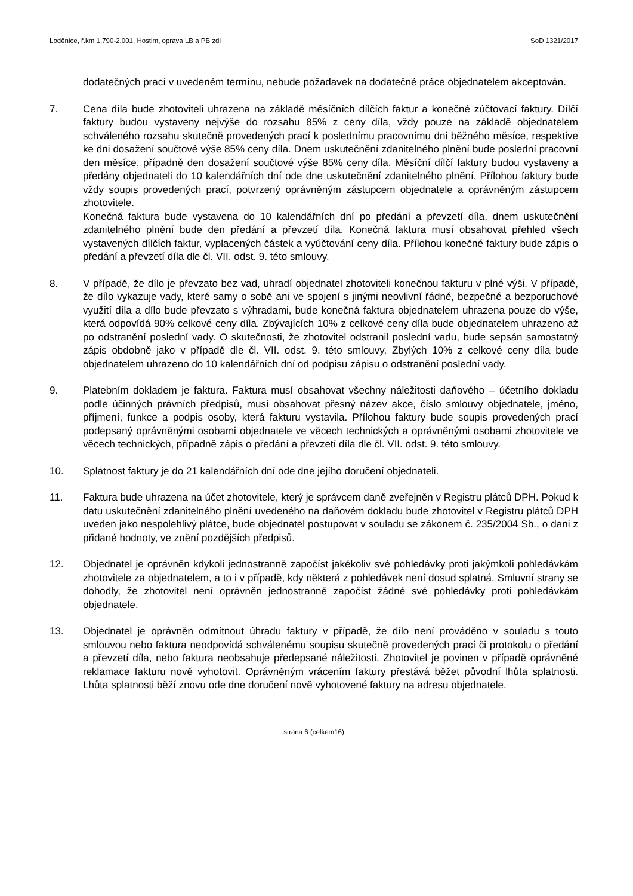Loděnice, ř.km 1,790-2,001, Hostim, oprava LB a PB zdi SoD 1321/2017
dodatečných prací v uvedeném termínu, nebude požadavek na dodatečné práce objednatelem akceptován.
7. Cena díla bude zhotoviteli uhrazena na základě měsíčních dílčích faktur a konečné zúčtovací faktury. Dílčí faktury budou vystaveny nejvýše do rozsahu 85% z ceny díla, vždy pouze na základě objednatelem schváleného rozsahu skutečně provedených prací k poslednímu pracovnímu dni běžného měsíce, respektive ke dni dosažení součtové výše 85% ceny díla. Dnem uskutečnění zdanitelného plnění bude poslední pracovní den měsíce, případně den dosažení součtové výše 85% ceny díla. Měsíční dílčí faktury budou vystaveny a předány objednateli do 10 kalendářních dní ode dne uskutečnění zdanitelného plnění. Přílohou faktury bude vždy soupis provedených prací, potvrzený oprávněným zástupcem objednatele a oprávněným zástupcem zhotovitele.
Konečná faktura bude vystavena do 10 kalendářních dní po předání a převzetí díla, dnem uskutečnění zdanitelného plnění bude den předání a převzetí díla. Konečná faktura musí obsahovat přehled všech vystavených dílčích faktur, vyplacených částek a vyúčtování ceny díla. Přílohou konečné faktury bude zápis o předání a převzetí díla dle čl. VII. odst. 9. této smlouvy.
8. V případě, že dílo je převzato bez vad, uhradí objednatel zhotoviteli konečnou fakturu v plné výši. V případě, že dílo vykazuje vady, které samy o sobě ani ve spojení s jinými neovlivní řádné, bezpečné a bezporuchové využití díla a dílo bude převzato s výhradami, bude konečná faktura objednatelem uhrazena pouze do výše, která odpovídá 90% celkové ceny díla. Zbývajících 10% z celkové ceny díla bude objednatelem uhrazeno až po odstranění poslední vady. O skutečnosti, že zhotovitel odstranil poslední vadu, bude sepsán samostatný zápis obdobně jako v případě dle čl. VII. odst. 9. této smlouvy. Zbylých 10% z celkové ceny díla bude objednatelem uhrazeno do 10 kalendářních dní od podpisu zápisu o odstranění poslední vady.
9. Platebním dokladem je faktura. Faktura musí obsahovat všechny náležitosti daňového – účetního dokladu podle účinných právních předpisů, musí obsahovat přesný název akce, číslo smlouvy objednatele, jméno, příjmení, funkce a podpis osoby, která fakturu vystavila. Přílohou faktury bude soupis provedených prací podepsaný oprávněnými osobami objednatele ve věcech technických a oprávněnými osobami zhotovitele ve věcech technických, případně zápis o předání a převzetí díla dle čl. VII. odst. 9. této smlouvy.
10. Splatnost faktury je do 21 kalendářních dní ode dne jejího doručení objednateli.
11. Faktura bude uhrazena na účet zhotovitele, který je správcem daně zveřejněn v Registru plátců DPH. Pokud k datu uskutečnění zdanitelného plnění uvedeného na daňovém dokladu bude zhotovitel v Registru plátců DPH uveden jako nespolehlivý plátce, bude objednatel postupovat v souladu se zákonem č. 235/2004 Sb., o dani z přidané hodnoty, ve znění pozdějších předpisů.
12. Objednatel je oprávněn kdykoli jednostranně započíst jakékoliv své pohledávky proti jakýmkoli pohledávkám zhotovitele za objednatelem, a to i v případě, kdy některá z pohledávek není dosud splatná. Smluvní strany se dohodly, že zhotovitel není oprávněn jednostranně započíst žádné své pohledávky proti pohledávkám objednatele.
13. Objednatel je oprávněn odmítnout úhradu faktury v případě, že dílo není prováděno v souladu s touto smlouvou nebo faktura neodpovídá schválenému soupisu skutečně provedených prací či protokolu o předání a převzetí díla, nebo faktura neobsahuje předepsané náležitosti. Zhotovitel je povinen v případě oprávněné reklamace fakturu nově vyhotovit. Oprávněným vrácením faktury přestává běžet původní lhůta splatnosti. Lhůta splatnosti běží znovu ode dne doručení nově vyhotovené faktury na adresu objednatele.
strana 6 (celkem16)